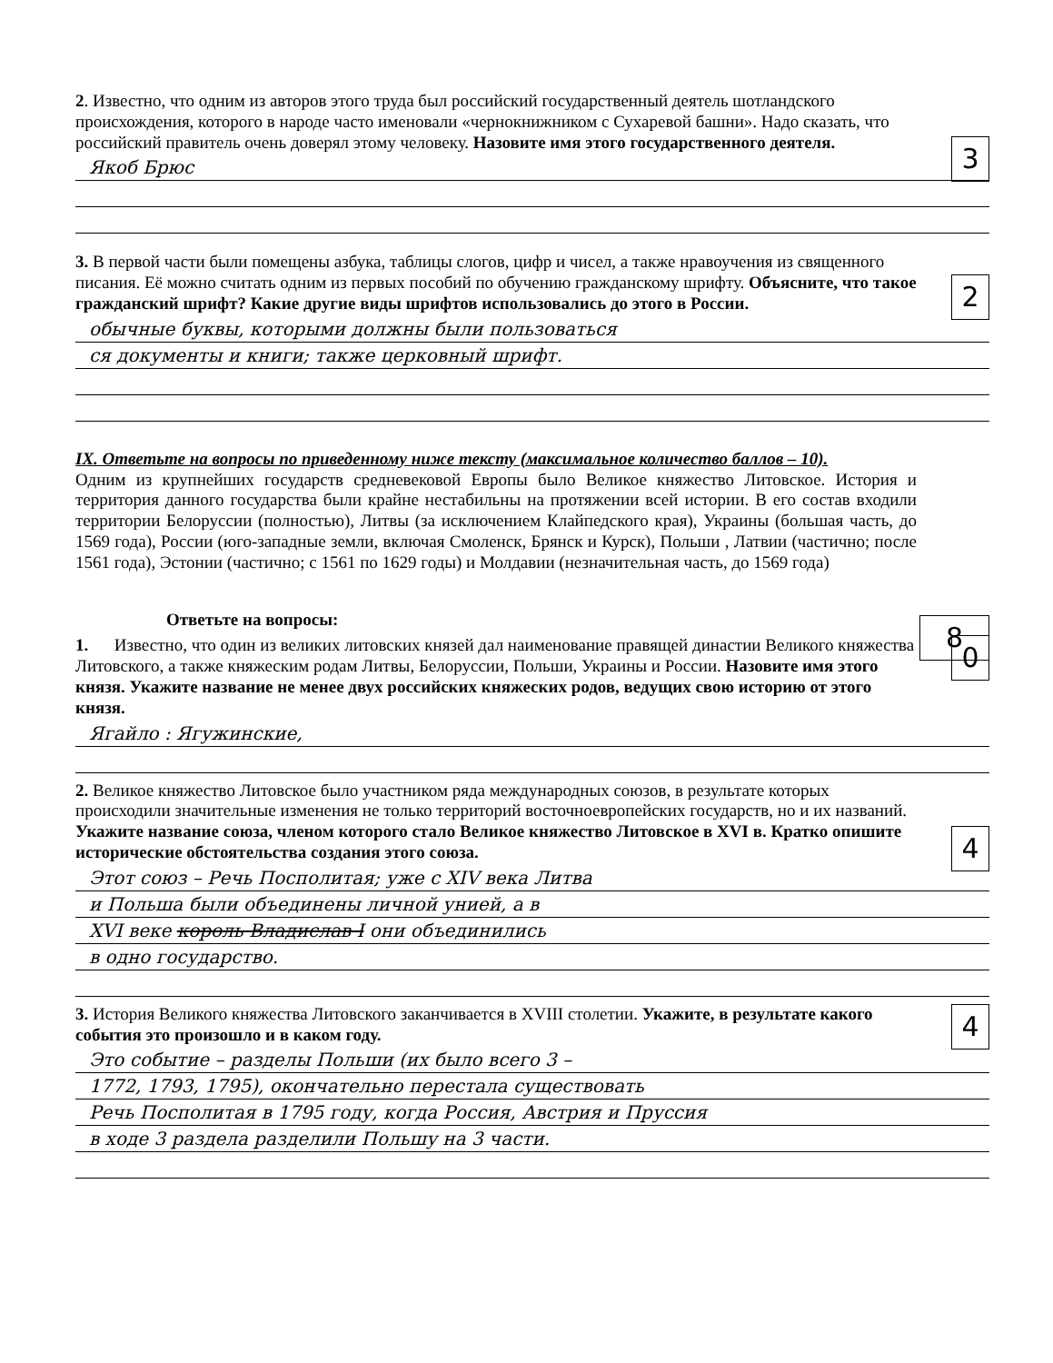2. Известно, что одним из авторов этого труда был российский государственный деятель шотландского происхождения, которого в народе часто именовали «чернокнижником с Сухаревой башни». Надо сказать, что российский правитель очень доверял этому человеку. Назовите имя этого государственного деятеля.
3
Якоб Брюс
3. В первой части были помещены азбука, таблицы слогов, цифр и чисел, а также нравоучения из священного писания. Её можно считать одним из первых пособий по обучению гражданскому шрифту. Объясните, что такое гражданский шрифт? Какие другие виды шрифтов использовались до этого в России.
2
обычные буквы, которыми должны были пользоваться
ся документы и книги; также церковный шрифт.
IX. Ответьте на вопросы по приведенному ниже тексту (максимальное количество баллов – 10).
Одним из крупнейших государств средневековой Европы было Великое княжество Литовское. История и территория данного государства были крайне нестабильны на протяжении всей истории. В его состав входили территории Белоруссии (полностью), Литвы (за исключением Клайпедского края), Украины (большая часть, до 1569 года), России (юго-западные земли, включая Смоленск, Брянск и Курск), Польши , Латвии (частично; после 1561 года), Эстонии (частично; с 1561 по 1629 годы) и Молдавии (незначительная часть, до 1569 года)
8
Ответьте на вопросы:
1. Известно, что один из великих литовских князей дал наименование правящей династии Великого княжества Литовского, а также княжеским родам Литвы, Белоруссии, Польши, Украины и России. Назовите имя этого князя. Укажите название не менее двух российских княжеских родов, ведущих свою историю от этого князя.
0
Ягайло : Ягужинские,
2. Великое княжество Литовское было участником ряда международных союзов, в результате которых происходили значительные изменения не только территорий восточноевропейских государств, но и их названий. Укажите название союза, членом которого стало Великое княжество Литовское в XVI в. Кратко опишите исторические обстоятельства создания этого союза.
4
Этот союз – Речь Посполитая; уже с XIV века Литва
и Польша были объединены личной унией, а в
XVI веке король Владислав I они объединились
в одно государство.
3. История Великого княжества Литовского заканчивается в XVIII столетии. Укажите, в результате какого события это произошло и в каком году.
4
Это событие – разделы Польши (их было всего 3 –
1772, 1793, 1795), окончательно перестала существовать
Речь Посполитая в 1795 году, когда Россия, Австрия и Пруссия
в ходе 3 раздела разделили Польшу на 3 части.